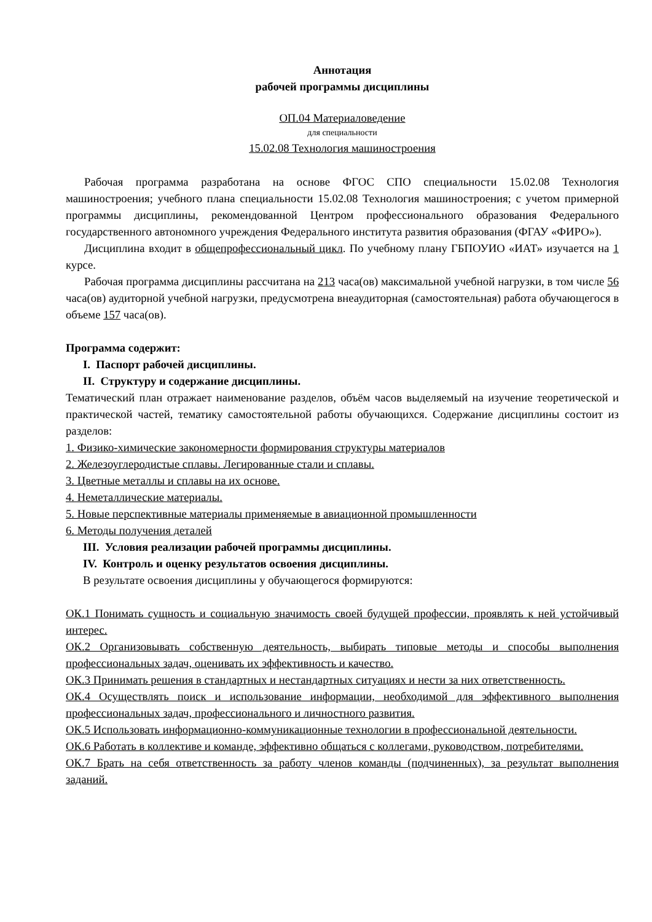Аннотация
рабочей программы дисциплины
ОП.04 Материаловедение
для специальности
15.02.08 Технология машиностроения
Рабочая программа разработана на основе ФГОС СПО специальности 15.02.08 Технология машиностроения; учебного плана специальности 15.02.08 Технология машиностроения; с учетом примерной программы дисциплины, рекомендованной Центром профессионального образования Федерального государственного автономного учреждения Федерального института развития образования (ФГАУ «ФИРО»).
Дисциплина входит в общепрофессиональный цикл. По учебному плану ГБПОУИО «ИАТ» изучается на 1 курсе.
Рабочая программа дисциплины рассчитана на 213 часа(ов) максимальной учебной нагрузки, в том числе 56 часа(ов) аудиторной учебной нагрузки, предусмотрена внеаудиторная (самостоятельная) работа обучающегося в объеме 157 часа(ов).
Программа содержит:
I. Паспорт рабочей дисциплины.
II. Структуру и содержание дисциплины.
Тематический план отражает наименование разделов, объём часов выделяемый на изучение теоретической и практической частей, тематику самостоятельной работы обучающихся. Содержание дисциплины состоит из разделов:
1. Физико-химические закономерности формирования структуры материалов
2. Железоуглеродистые сплавы. Легированные стали и сплавы.
3. Цветные металлы и сплавы на их основе.
4. Неметаллические материалы.
5. Новые перспективные материалы применяемые в авиационной промышленности
6. Методы получения деталей
III. Условия реализации рабочей программы дисциплины.
IV. Контроль и оценку результатов освоения дисциплины.
В результате освоения дисциплины у обучающегося формируются:
ОК.1 Понимать сущность и социальную значимость своей будущей профессии, проявлять к ней устойчивый интерес.
ОК.2 Организовывать собственную деятельность, выбирать типовые методы и способы выполнения профессиональных задач, оценивать их эффективность и качество.
ОК.3 Принимать решения в стандартных и нестандартных ситуациях и нести за них ответственность.
ОК.4 Осуществлять поиск и использование информации, необходимой для эффективного выполнения профессиональных задач, профессионального и личностного развития.
ОК.5 Использовать информационно-коммуникационные технологии в профессиональной деятельности.
ОК.6 Работать в коллективе и команде, эффективно общаться с коллегами, руководством, потребителями.
ОК.7 Брать на себя ответственность за работу членов команды (подчиненных), за результат выполнения заданий.